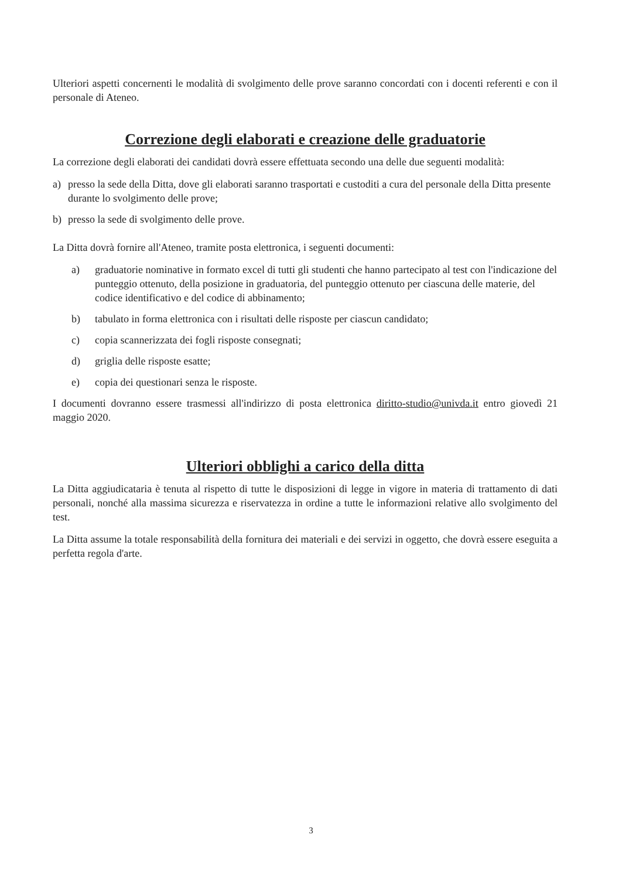Ulteriori aspetti concernenti le modalità di svolgimento delle prove saranno concordati con i docenti referenti e con il personale di Ateneo.
Correzione degli elaborati e creazione delle graduatorie
La correzione degli elaborati dei candidati dovrà essere effettuata secondo una delle due seguenti modalità:
a) presso la sede della Ditta, dove gli elaborati saranno trasportati e custoditi a cura del personale della Ditta presente durante lo svolgimento delle prove;
b) presso la sede di svolgimento delle prove.
La Ditta dovrà fornire all'Ateneo, tramite posta elettronica, i seguenti documenti:
a) graduatorie nominative in formato excel di tutti gli studenti che hanno partecipato al test con l'indicazione del punteggio ottenuto, della posizione in graduatoria, del punteggio ottenuto per ciascuna delle materie, del codice identificativo e del codice di abbinamento;
b) tabulato in forma elettronica con i risultati delle risposte per ciascun candidato;
c) copia scannerizzata dei fogli risposte consegnati;
d) griglia delle risposte esatte;
e) copia dei questionari senza le risposte.
I documenti dovranno essere trasmessi all'indirizzo di posta elettronica diritto-studio@univda.it entro giovedì 21 maggio 2020.
Ulteriori obblighi a carico della ditta
La Ditta aggiudicataria è tenuta al rispetto di tutte le disposizioni di legge in vigore in materia di trattamento di dati personali, nonché alla massima sicurezza e riservatezza in ordine a tutte le informazioni relative allo svolgimento del test.
La Ditta assume la totale responsabilità della fornitura dei materiali e dei servizi in oggetto, che dovrà essere eseguita a perfetta regola d'arte.
3